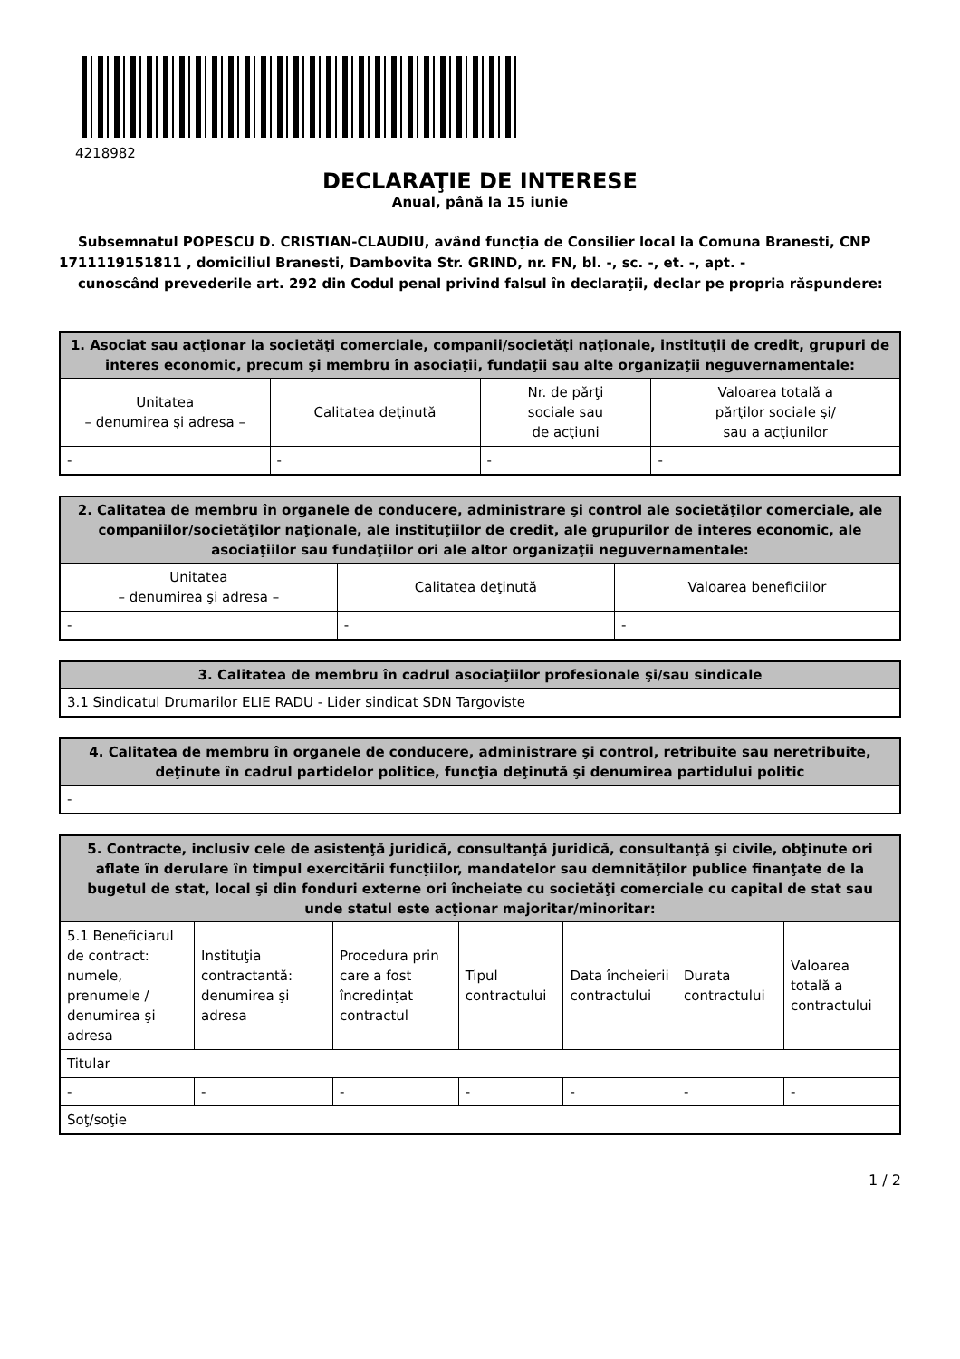4218982
DECLARAŢIE DE INTERESE
Anual, până la 15 iunie
Subsemnatul POPESCU D. CRISTIAN-CLAUDIU, având funcţia de Consilier local la Comuna Branesti, CNP 1711119151811 , domiciliul Branesti, Dambovita Str. GRIND, nr. FN, bl. -, sc. -, et. -, apt. -
cunoscând prevederile art. 292 din Codul penal privind falsul în declaraţii, declar pe propria răspundere:
| 1. Asociat sau acţionar la societăţi comerciale, companii/societăţi naţionale, instituţii de credit, grupuri de interes economic, precum şi membru în asociaţii, fundaţii sau alte organizaţii neguvernamentale: | | | |
| --- | --- | --- | --- |
| Unitatea – denumirea şi adresa – | Calitatea deţinută | Nr. de părţi sociale sau de acţiuni | Valoarea totală a părţilor sociale şi/ sau a acţiunilor |
| - | - | - | - |
| 2. Calitatea de membru în organele de conducere, administrare şi control ale societăţilor comerciale, ale companiilor/societăţilor naţionale, ale instituţiilor de credit, ale grupurilor de interes economic, ale asociaţiilor sau fundaţiilor ori ale altor organizaţii neguvernamentale: | | |
| --- | --- | --- |
| Unitatea – denumirea şi adresa – | Calitatea deţinută | Valoarea beneficiilor |
| - | - | - |
| 3. Calitatea de membru în cadrul asociaţiilor profesionale şi/sau sindicale |
| --- |
| 3.1 Sindicatul Drumarilor ELIE RADU - Lider sindicat SDN Targoviste |
| 4. Calitatea de membru în organele de conducere, administrare şi control, retribuite sau neretribuite, deţinute în cadrul partidelor politice, funcţia deţinută şi denumirea partidului politic |
| --- |
| - |
| 5. Contracte, inclusiv cele de asistenţă juridică, consultanţă juridică, consultanţă şi civile, obţinute ori aflate în derulare în timpul exercitării funcţiilor, mandatelor sau demnităţilor publice finanţate de la bugetul de stat, local şi din fonduri externe ori încheiate cu societăţi comerciale cu capital de stat sau unde statul este acţionar majoritar/minoritar: | | | | | | |
| --- | --- | --- | --- | --- | --- | --- |
| 5.1 Beneficiarul de contract: numele, prenumele / denumirea şi adresa | Instituţia contractantă: denumirea şi adresa | Procedura prin care a fost încredinţat contractul | Tipul contractului | Data încheierii contractului | Durata contractului | Valoarea totală a contractului |
| Titular | | | | | | |
| - | - | - | - | - | - | - |
| Soţ/soţie | | | | | | |
1 / 2